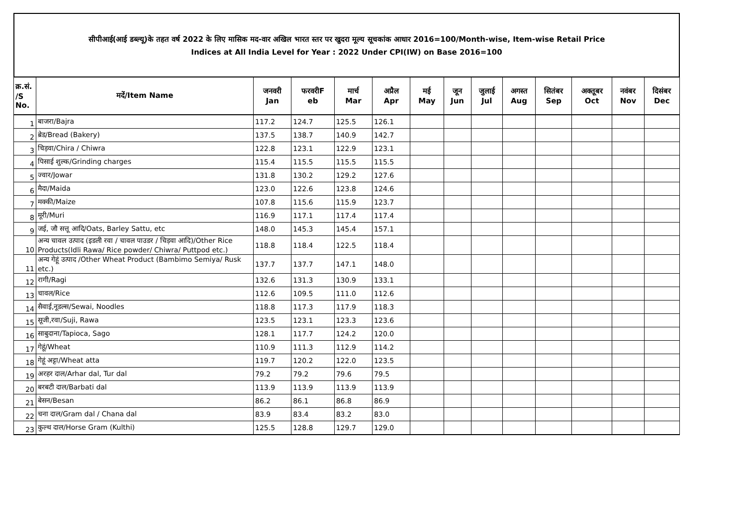सीपीआई(आई डब्ल्यू)के तहत वर्ष 2022 के लिए मासिक मद-वार अखिल भारत स्तर पर खुदरा मूल्य सूचकांक आधार 2016=100/Month-wise, Item-wise Retail Price
Indices at All India Level for Year : 2022 Under CPI(IW) on Base 2016=100
| क्र.सं. /S No. | मदें/Item Name | जनवरी Jan | फरवरीF eb | मार्च Mar | अप्रैल Apr | मई May | जून Jun | जुलाई Jul | अगस्त Aug | सितंबर Sep | अक्तूबर Oct | नवंबर Nov | दिसंबर Dec |
| --- | --- | --- | --- | --- | --- | --- | --- | --- | --- | --- | --- | --- | --- |
| 1 | बाजरा/Bajra | 117.2 | 124.7 | 125.5 | 126.1 | | | | | | | | |
| 2 | ब्रेड/Bread (Bakery) | 137.5 | 138.7 | 140.9 | 142.7 | | | | | | | | |
| 3 | चिड़वा/Chira / Chiwra | 122.8 | 123.1 | 122.9 | 123.1 | | | | | | | | |
| 4 | पिसाई शुल्क/Grinding charges | 115.4 | 115.5 | 115.5 | 115.5 | | | | | | | | |
| 5 | ज्वार/Jowar | 131.8 | 130.2 | 129.2 | 127.6 | | | | | | | | |
| 6 | मैदा/Maida | 123.0 | 122.6 | 123.8 | 124.6 | | | | | | | | |
| 7 | मक्की/Maize | 107.8 | 115.6 | 115.9 | 123.7 | | | | | | | | |
| 8 | मूरी/Muri | 116.9 | 117.1 | 117.4 | 117.4 | | | | | | | | |
| 9 | जई, जौ सत्तू आदि/Oats, Barley Sattu, etc | 148.0 | 145.3 | 145.4 | 157.1 | | | | | | | | |
| 10 | अन्य चावल उत्पाद (इडली रवा / चावल पाउडर / चिड़वा आदि)/Other Rice Products(Idli Rawa/ Rice powder/ Chiwra/ Puttpod etc.) | 118.8 | 118.4 | 122.5 | 118.4 | | | | | | | | |
| 11 | अन्य गेहूं उत्पाद /Other Wheat Product (Bambimo Semiya/ Rusk etc.) | 137.7 | 137.7 | 147.1 | 148.0 | | | | | | | | |
| 12 | रागी/Ragi | 132.6 | 131.3 | 130.9 | 133.1 | | | | | | | | |
| 13 | चावल/Rice | 112.6 | 109.5 | 111.0 | 112.6 | | | | | | | | |
| 14 | सैवाई,नूडल्स/Sewai, Noodles | 118.8 | 117.3 | 117.9 | 118.3 | | | | | | | | |
| 15 | सूजी,रवा/Suji, Rawa | 123.5 | 123.1 | 123.3 | 123.6 | | | | | | | | |
| 16 | साबुदाना/Tapioca, Sago | 128.1 | 117.7 | 124.2 | 120.0 | | | | | | | | |
| 17 | गेहूं/Wheat | 110.9 | 111.3 | 112.9 | 114.2 | | | | | | | | |
| 18 | गेहूं अट्टा/Wheat atta | 119.7 | 120.2 | 122.0 | 123.5 | | | | | | | | |
| 19 | अरहर दाल/Arhar dal, Tur dal | 79.2 | 79.2 | 79.6 | 79.5 | | | | | | | | |
| 20 | बरबटी दाल/Barbati dal | 113.9 | 113.9 | 113.9 | 113.9 | | | | | | | | |
| 21 | बेसन/Besan | 86.2 | 86.1 | 86.8 | 86.9 | | | | | | | | |
| 22 | चना दाल/Gram dal / Chana dal | 83.9 | 83.4 | 83.2 | 83.0 | | | | | | | | |
| 23 | कुल्थ दाल/Horse Gram (Kulthi) | 125.5 | 128.8 | 129.7 | 129.0 | | | | | | | | |